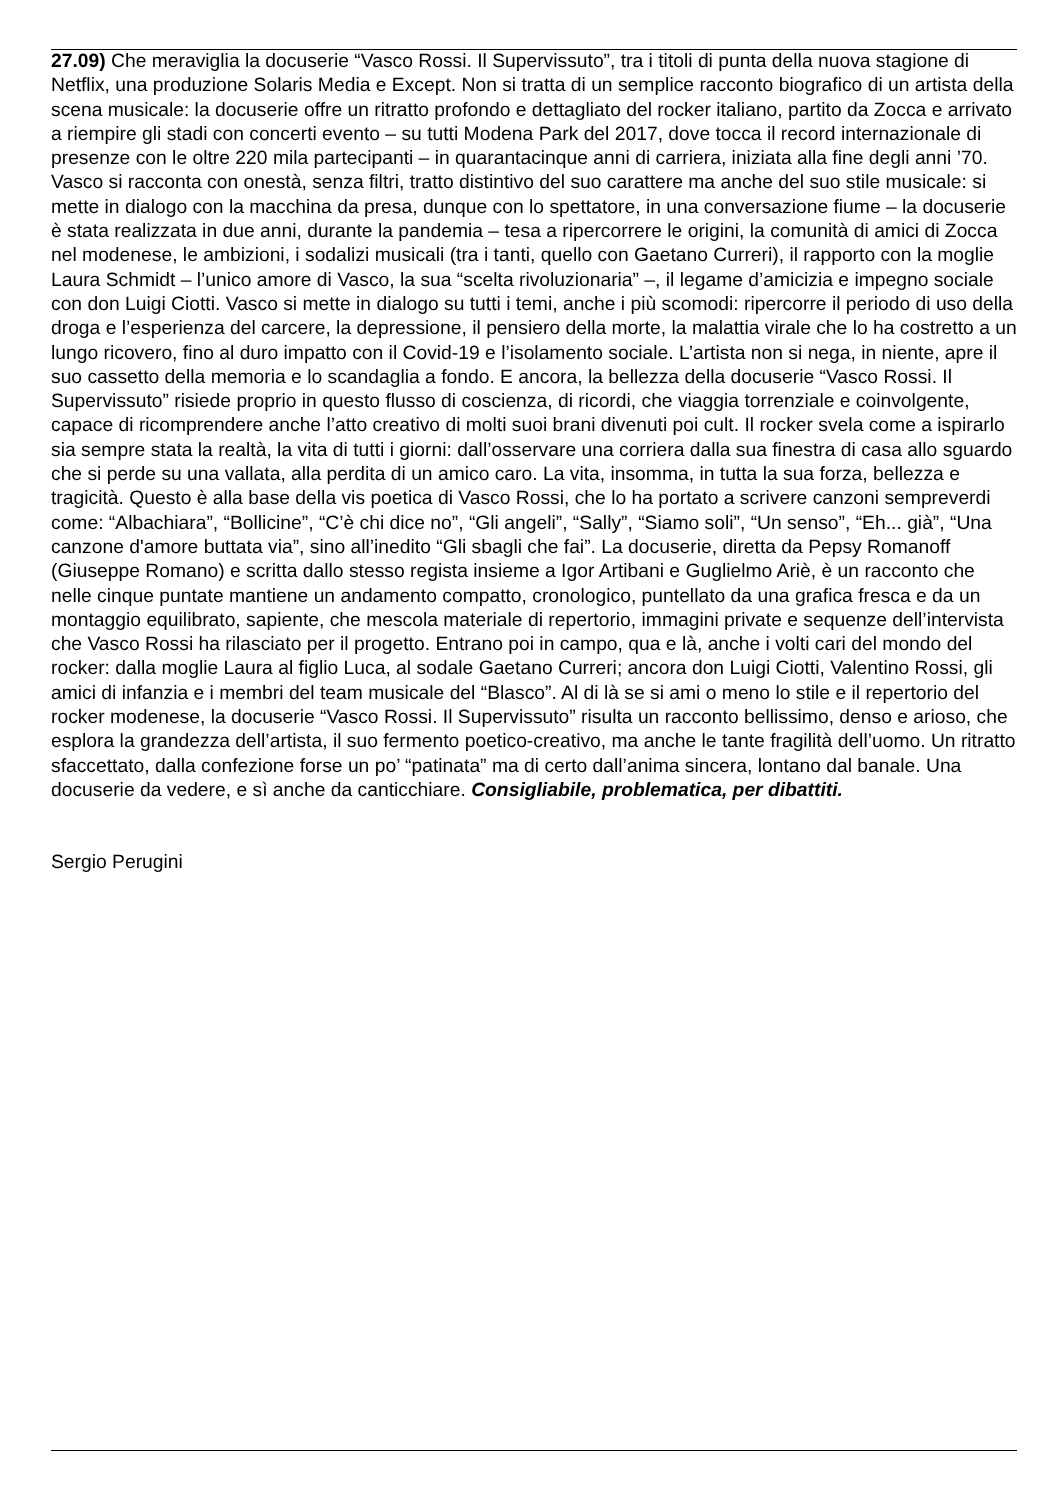27.09) Che meraviglia la docuserie “Vasco Rossi. Il Supervissuto”, tra i titoli di punta della nuova stagione di Netflix, una produzione Solaris Media e Except. Non si tratta di un semplice racconto biografico di un artista della scena musicale: la docuserie offre un ritratto profondo e dettagliato del rocker italiano, partito da Zocca e arrivato a riempire gli stadi con concerti evento – su tutti Modena Park del 2017, dove tocca il record internazionale di presenze con le oltre 220 mila partecipanti – in quarantacinque anni di carriera, iniziata alla fine degli anni ’70. Vasco si racconta con onestà, senza filtri, tratto distintivo del suo carattere ma anche del suo stile musicale: si mette in dialogo con la macchina da presa, dunque con lo spettatore, in una conversazione fiume – la docuserie è stata realizzata in due anni, durante la pandemia – tesa a ripercorrere le origini, la comunità di amici di Zocca nel modenese, le ambizioni, i sodalizi musicali (tra i tanti, quello con Gaetano Curreri), il rapporto con la moglie Laura Schmidt – l’unico amore di Vasco, la sua “scelta rivoluzionaria” –, il legame d’amicizia e impegno sociale con don Luigi Ciotti. Vasco si mette in dialogo su tutti i temi, anche i più scomodi: ripercorre il periodo di uso della droga e l’esperienza del carcere, la depressione, il pensiero della morte, la malattia virale che lo ha costretto a un lungo ricovero, fino al duro impatto con il Covid-19 e l’isolamento sociale. L’artista non si nega, in niente, apre il suo cassetto della memoria e lo scandaglia a fondo. E ancora, la bellezza della docuserie “Vasco Rossi. Il Supervissuto” risiede proprio in questo flusso di coscienza, di ricordi, che viaggia torrenziale e coinvolgente, capace di ricomprendere anche l’atto creativo di molti suoi brani divenuti poi cult. Il rocker svela come a ispirarlo sia sempre stata la realtà, la vita di tutti i giorni: dall’osservare una corriera dalla sua finestra di casa allo sguardo che si perde su una vallata, alla perdita di un amico caro. La vita, insomma, in tutta la sua forza, bellezza e tragicità. Questo è alla base della vis poetica di Vasco Rossi, che lo ha portato a scrivere canzoni sempreverdi come: “Albachiara”, “Bollicine”, “C’è chi dice no”, “Gli angeli”, “Sally”, “Siamo soli”, “Un senso”, “Eh... già”, “Una canzone d'amore buttata via”, sino all’inedito “Gli sbagli che fai”. La docuserie, diretta da Pepsy Romanoff (Giuseppe Romano) e scritta dallo stesso regista insieme a Igor Artibani e Guglielmo Ariè, è un racconto che nelle cinque puntate mantiene un andamento compatto, cronologico, puntellato da una grafica fresca e da un montaggio equilibrato, sapiente, che mescola materiale di repertorio, immagini private e sequenze dell’intervista che Vasco Rossi ha rilasciato per il progetto. Entrano poi in campo, qua e là, anche i volti cari del mondo del rocker: dalla moglie Laura al figlio Luca, al sodale Gaetano Curreri; ancora don Luigi Ciotti, Valentino Rossi, gli amici di infanzia e i membri del team musicale del “Blasco”. Al di là se si ami o meno lo stile e il repertorio del rocker modenese, la docuserie “Vasco Rossi. Il Supervissuto” risulta un racconto bellissimo, denso e arioso, che esplora la grandezza dell’artista, il suo fermento poetico-creativo, ma anche le tante fragilità dell’uomo. Un ritratto sfaccettato, dalla confezione forse un po’ “patinata” ma di certo dall’anima sincera, lontano dal banale. Una docuserie da vedere, e sì anche da canticchiare. Consigliabile, problematica, per dibattiti.
Sergio Perugini